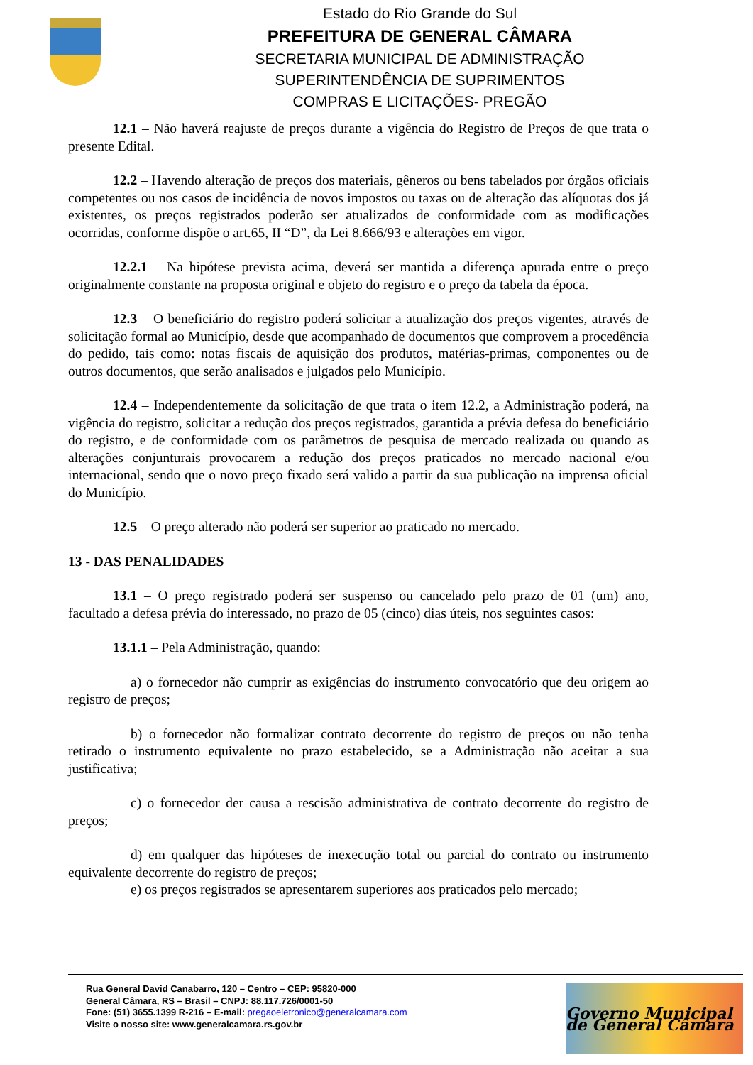Estado do Rio Grande do Sul
PREFEITURA DE GENERAL CÂMARA
SECRETARIA MUNICIPAL DE ADMINISTRAÇÃO
SUPERINTENDÊNCIA DE SUPRIMENTOS
COMPRAS E LICITAÇÕES- PREGÃO
12.1 – Não haverá reajuste de preços durante a vigência do Registro de Preços de que trata o presente Edital.
12.2 – Havendo alteração de preços dos materiais, gêneros ou bens tabelados por órgãos oficiais competentes ou nos casos de incidência de novos impostos ou taxas ou de alteração das alíquotas dos já existentes, os preços registrados poderão ser atualizados de conformidade com as modificações ocorridas, conforme dispõe o art.65, II “D”, da Lei 8.666/93 e alterações em vigor.
12.2.1 – Na hipótese prevista acima, deverá ser mantida a diferença apurada entre o preço originalmente constante na proposta original e objeto do registro e o preço da tabela da época.
12.3 – O beneficiário do registro poderá solicitar a atualização dos preços vigentes, através de solicitação formal ao Município, desde que acompanhado de documentos que comprovem a procedência do pedido, tais como: notas fiscais de aquisição dos produtos, matérias-primas, componentes ou de outros documentos, que serão analisados e julgados pelo Município.
12.4 – Independentemente da solicitação de que trata o item 12.2, a Administração poderá, na vigência do registro, solicitar a redução dos preços registrados, garantida a prévia defesa do beneficiário do registro, e de conformidade com os parâmetros de pesquisa de mercado realizada ou quando as alterações conjunturais provocarem a redução dos preços praticados no mercado nacional e/ou internacional, sendo que o novo preço fixado será valido a partir da sua publicação na imprensa oficial do Município.
12.5 – O preço alterado não poderá ser superior ao praticado no mercado.
13 - DAS PENALIDADES
13.1 – O preço registrado poderá ser suspenso ou cancelado pelo prazo de 01 (um) ano, facultado a defesa prévia do interessado, no prazo de 05 (cinco) dias úteis, nos seguintes casos:
13.1.1 – Pela Administração, quando:
a) o fornecedor não cumprir as exigências do instrumento convocatório que deu origem ao registro de preços;
b) o fornecedor não formalizar contrato decorrente do registro de preços ou não tenha retirado o instrumento equivalente no prazo estabelecido, se a Administração não aceitar a sua justificativa;
c) o fornecedor der causa a rescisão administrativa de contrato decorrente do registro de preços;
d) em qualquer das hipóteses de inexecução total ou parcial do contrato ou instrumento equivalente decorrente do registro de preços;
e) os preços registrados se apresentarem superiores aos praticados pelo mercado;
Rua General David Canabarro, 120 – Centro – CEP: 95820-000
General Câmara, RS – Brasil – CNPJ: 88.117.726/0001-50
Fone: (51) 3655.1399 R-216 – E-mail: pregaoeletronico@generalcamara.com
Visite o nosso site: www.generalcamara.rs.gov.br
Governo Municipal de General Câmara